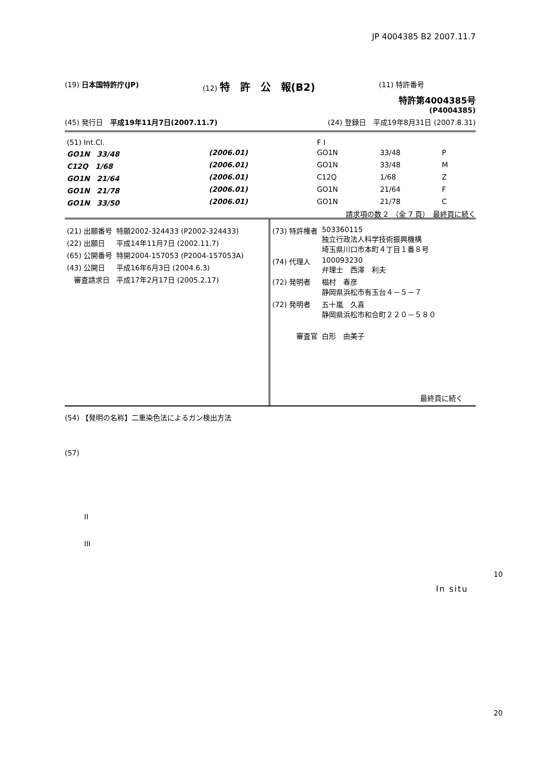JP 4004385 B2 2007.11.7
(19) 日本国特許庁(JP) (12) 特　許　公　報(B2) (11) 特許番号
特許第4004385号
(P4004385)
(45) 発行日　平成19年11月7日(2007.11.7) (24) 登録日　平成19年8月31日 (2007.8.31)
| (51) Int.Cl. | | F I | | | |
| GO1N 33/48 | (2006.01) | GO1N | 33/48 | P | |
| C12Q 1/68 | (2006.01) | GO1N | 33/48 | M | |
| GO1N 21/64 | (2006.01) | C12Q | 1/68 | Z | |
| GO1N 21/78 | (2006.01) | GO1N | 21/64 | F | |
| GO1N 33/50 | (2006.01) | GO1N | 21/78 | C | |
請求項の数 2　（全 7 頁）　最終頁に続く
| (21) 出願番号 | 特願2002-324433 (P2002-324433) |
| (22) 出願日 | 平成14年11月7日 (2002.11.7) |
| (65) 公開番号 | 特開2004-157053 (P2004-157053A) |
| (43) 公開日 | 平成16年6月3日 (2004.6.3) |
| 審査請求日 | 平成17年2月17日 (2005.2.17) |
| (73) 特許権者 | 503360115 独立行政法人科学技術振興機構 埼玉県川口市本町４丁目１番８号 |
| (74) 代理人 | 100093230 弁理士 西澤 利夫 |
| (72) 発明者 | 椙村 春彦 静岡県浜松市有玉台４－５－７ |
| (72) 発明者 | 五十嵐 久喜 静岡県浜松市和合町２２０－５８０ |
| 審査官 | 白形 由美子 |
最終頁に続く
(54) 【発明の名称】二重染色法によるガン検出方法
(57)
II
III
10
In situ
20